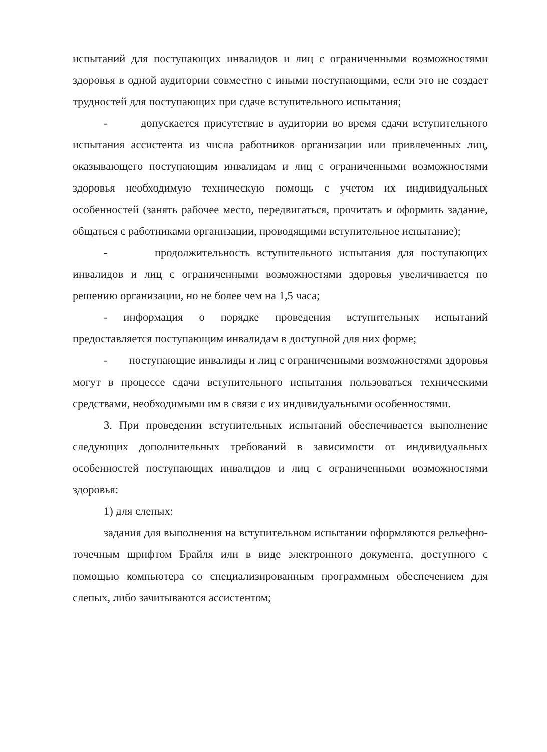испытаний для поступающих инвалидов и лиц с ограниченными возможностями здоровья в одной аудитории совместно с иными поступающими, если это не создает трудностей для поступающих при сдаче вступительного испытания;
- допускается присутствие в аудитории во время сдачи вступительного испытания ассистента из числа работников организации или привлеченных лиц, оказывающего поступающим инвалидам и лиц с ограниченными возможностями здоровья необходимую техническую помощь с учетом их индивидуальных особенностей (занять рабочее место, передвигаться, прочитать и оформить задание, общаться с работниками организации, проводящими вступительное испытание);
- продолжительность вступительного испытания для поступающих инвалидов и лиц с ограниченными возможностями здоровья увеличивается по решению организации, но не более чем на 1,5 часа;
- информация о порядке проведения вступительных испытаний предоставляется поступающим инвалидам в доступной для них форме;
- поступающие инвалиды и лиц с ограниченными возможностями здоровья могут в процессе сдачи вступительного испытания пользоваться техническими средствами, необходимыми им в связи с их индивидуальными особенностями.
3. При проведении вступительных испытаний обеспечивается выполнение следующих дополнительных требований в зависимости от индивидуальных особенностей поступающих инвалидов и лиц с ограниченными возможностями здоровья:
1) для слепых:
задания для выполнения на вступительном испытании оформляются рельефно-точечным шрифтом Брайля или в виде электронного документа, доступного с помощью компьютера со специализированным программным обеспечением для слепых, либо зачитываются ассистентом;